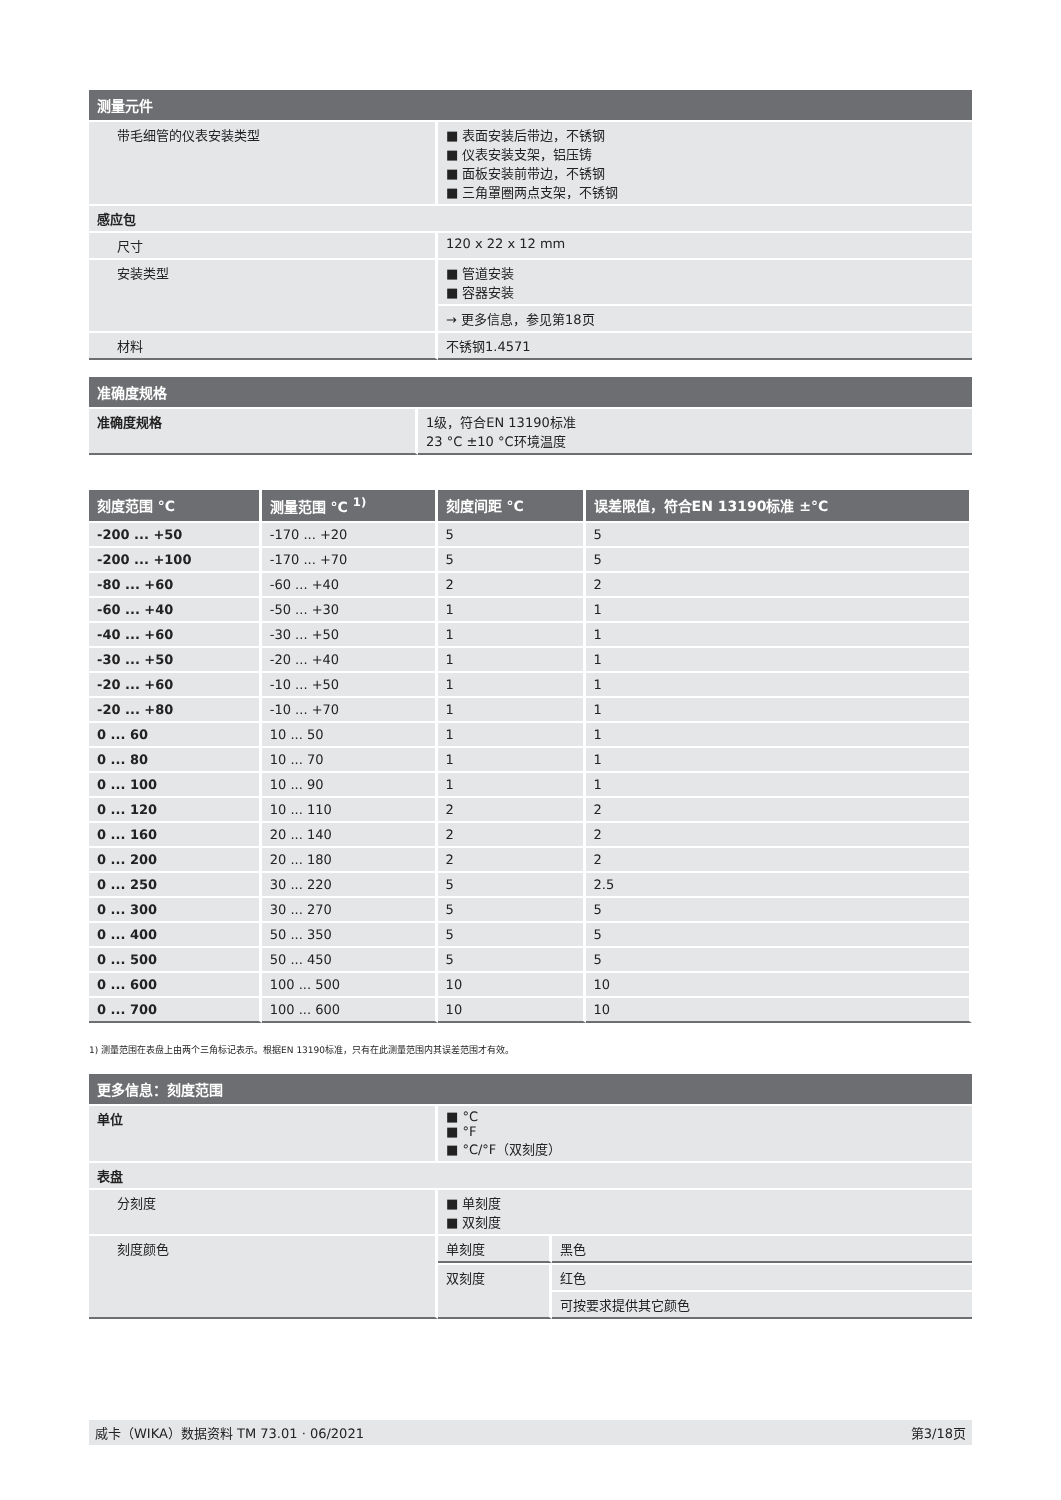| 测量元件 | |
| --- | --- |
| 带毛细管的仪表安装类型 | ■ 表面安装后带边，不锈钢 ■ 仪表安装支架，铝压铸 ■ 面板安装前带边，不锈钢 ■ 三角罩圈两点支架，不锈钢 |
| 感应包 | |
| 尺寸 | 120 x 22 x 12 mm |
| 安装类型 | ■ 管道安装 ■ 容器安装 |
| | → 更多信息，参见第18页 |
| 材料 | 不锈钢1.4571 |
| 准确度规格 | |
| --- | --- |
| 准确度规格 | 1级，符合EN 13190标准 23 °C ±10 °C环境温度 |
| 刻度范围 °C | 测量范围 °C <sup>1)</sup> | 刻度间距 °C | 误差限值，符合EN 13190标准 ±°C |
| --- | --- | --- | --- |
| -200 ... +50 | -170 ... +20 | 5 | 5 |
| -200 ... +100 | -170 ... +70 | 5 | 5 |
| -80 ... +60 | -60 ... +40 | 2 | 2 |
| -60 ... +40 | -50 ... +30 | 1 | 1 |
| -40 ... +60 | -30 ... +50 | 1 | 1 |
| -30 ... +50 | -20 ... +40 | 1 | 1 |
| -20 ... +60 | -10 ... +50 | 1 | 1 |
| -20 ... +80 | -10 ... +70 | 1 | 1 |
| 0 ... 60 | 10 ... 50 | 1 | 1 |
| 0 ... 80 | 10 ... 70 | 1 | 1 |
| 0 ... 100 | 10 ... 90 | 1 | 1 |
| 0 ... 120 | 10 ... 110 | 2 | 2 |
| 0 ... 160 | 20 ... 140 | 2 | 2 |
| 0 ... 200 | 20 ... 180 | 2 | 2 |
| 0 ... 250 | 30 ... 220 | 5 | 2.5 |
| 0 ... 300 | 30 ... 270 | 5 | 5 |
| 0 ... 400 | 50 ... 350 | 5 | 5 |
| 0 ... 500 | 50 ... 450 | 5 | 5 |
| 0 ... 600 | 100 ... 500 | 10 | 10 |
| 0 ... 700 | 100 ... 600 | 10 | 10 |
1) 测量范围在表盘上由两个三角标记表示。根据EN 13190标准，只有在此测量范围内其误差范围才有效。
| 更多信息：刻度范围 | | |
| --- | --- | --- |
| 单位 | ■ °C ■ °F ■ °C/°F（双刻度） | |
| 表盘 | | |
| 分刻度 | ■ 单刻度 ■ 双刻度 | |
| 刻度颜色 | 单刻度 | 黑色 |
| | 双刻度 | 红色 |
| | | 可按要求提供其它颜色 |
威卡（WIKA）数据资料 TM 73.01 · 06/2021 第3/18页